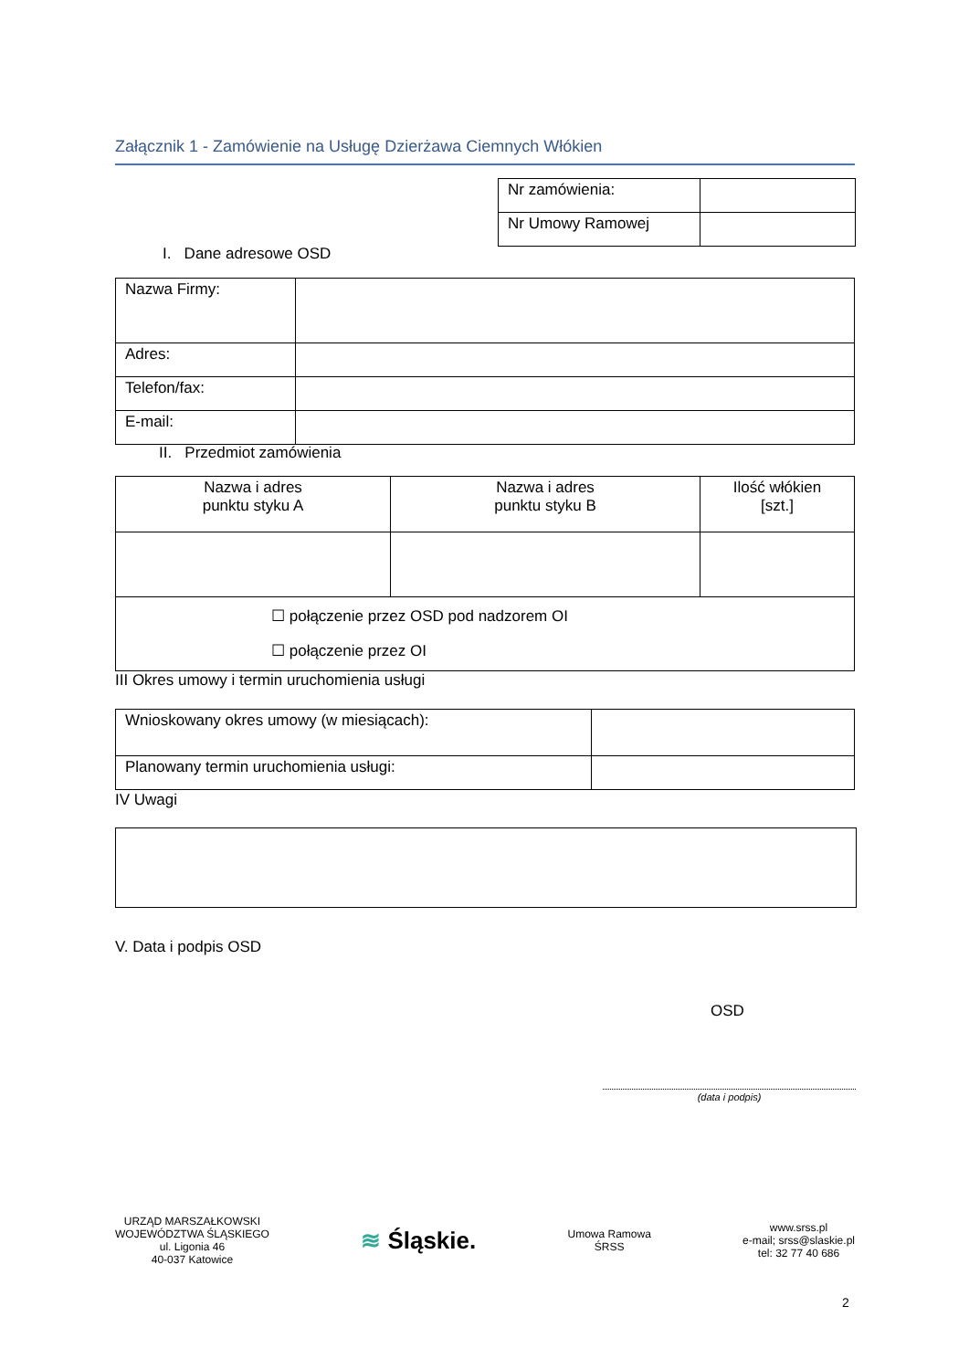Załącznik 1 - Zamówienie na Usługę Dzierżawa Ciemnych Włókien
| Nr zamówienia: | |
| Nr Umowy Ramowej | |
I. Dane adresowe OSD
| Nazwa Firmy: | |
| Adres: | |
| Telefon/fax: | |
| E-mail: | |
II. Przedmiot zamówienia
| Nazwa i adres punktu styku A | Nazwa i adres punktu styku B | Ilość włókien [szt.] |
| ☐ połączenie przez OSD pod nadzorem OI ☐ połączenie przez OI | | |
III Okres umowy i termin uruchomienia usługi
| Wnioskowany okres umowy (w miesiącach): | |
| Planowany termin uruchomienia usługi: | |
IV Uwagi
V. Data i podpis OSD
OSD
(data i podpis)
URZĄD MARSZAŁKOWSKI
WOJEWÓDZTWA ŚLĄSKIEGO
ul. Ligonia 46
40-037 Katowice
≋ Śląskie.
Umowa Ramowa
ŚRSS
www.srss.pl
e-mail; srss@slaskie.pl
tel: 32 77 40 686
2